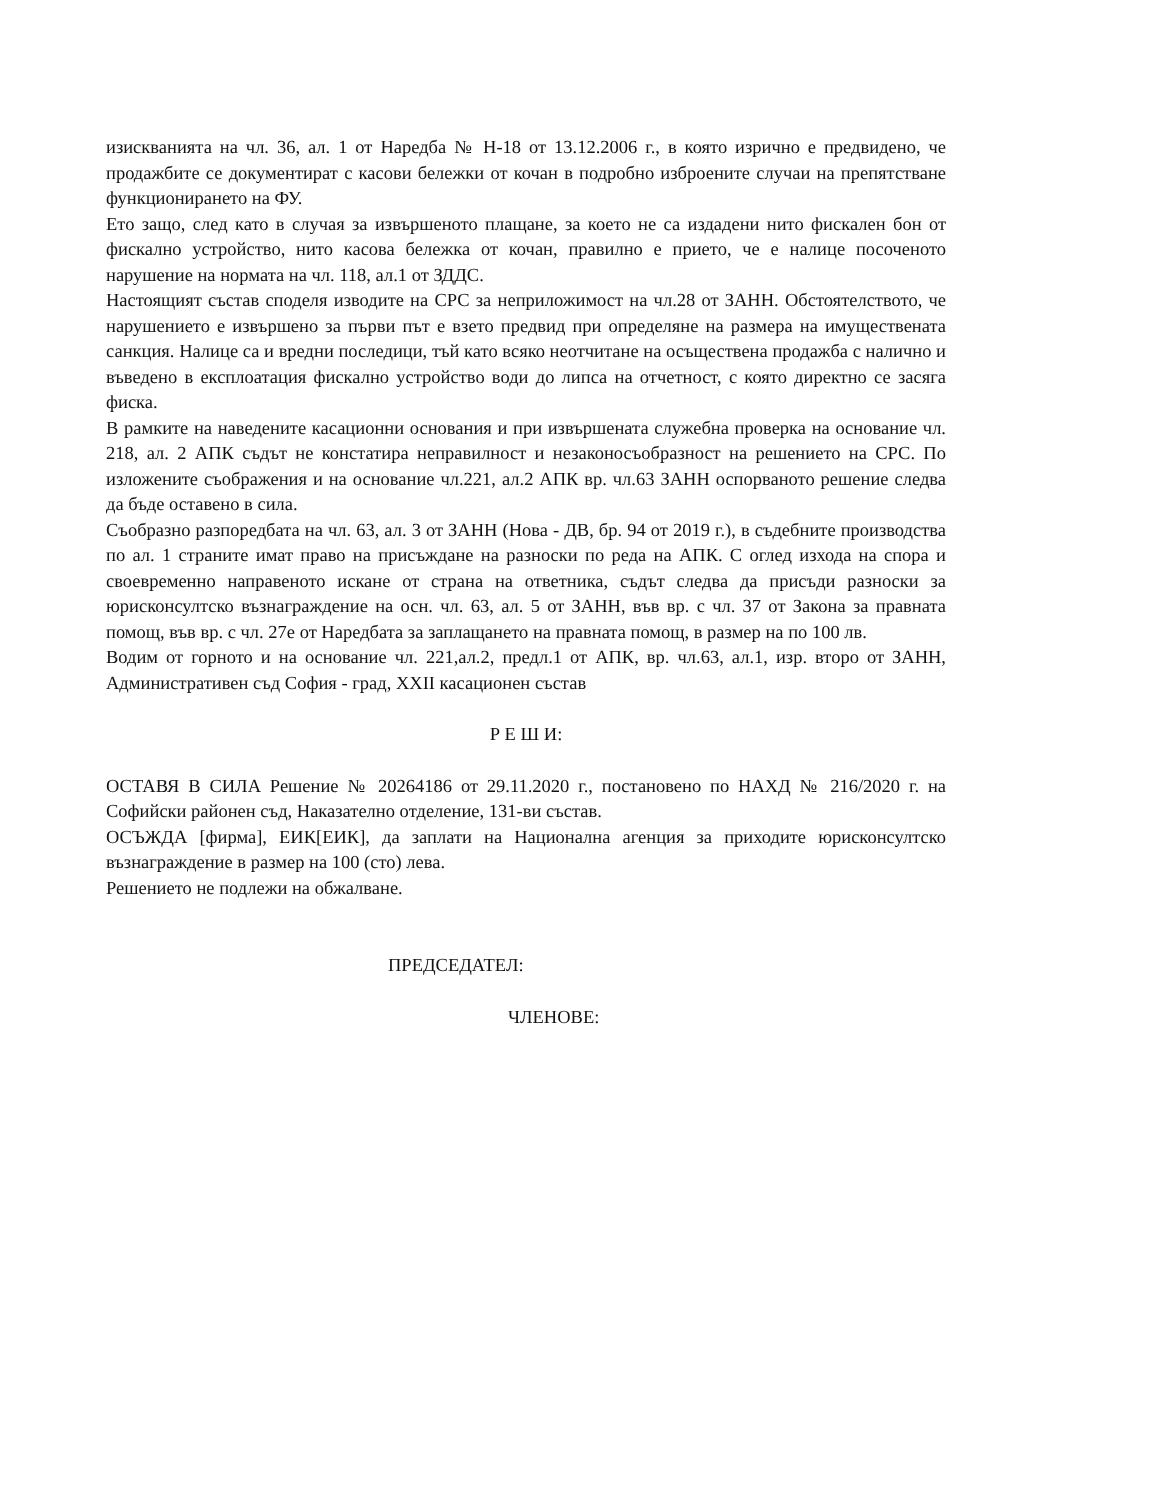изискванията на чл. 36, ал. 1 от Наредба № Н-18 от 13.12.2006 г., в която изрично е предвидено, че продажбите се документират с касови бележки от кочан в подробно изброените случаи на препятстване функционирането на ФУ.
Ето защо, след като в случая за извършеното плащане, за което не са издадени нито фискален бон от фискално устройство, нито касова бележка от кочан, правилно е прието, че е налице посоченото нарушение на нормата на чл. 118, ал.1 от ЗДДС.
Настоящият състав споделя изводите на СРС за неприложимост на чл.28 от ЗАНН. Обстоятелството, че нарушението е извършено за първи път е взето предвид при определяне на размера на имуществената санкция. Налице са и вредни последици, тъй като всяко неотчитане на осъществена продажба с налично и въведено в експлоатация фискално устройство води до липса на отчетност, с която директно се засяга фиска.
В рамките на наведените касационни основания и при извършената служебна проверка на основание чл. 218, ал. 2 АПК съдът не констатира неправилност и незаконосъобразност на решението на СРС. По изложените съображения и на основание чл.221, ал.2 АПК вр. чл.63 ЗАНН оспорваното решение следва да бъде оставено в сила.
Съобразно разпоредбата на чл. 63, ал. 3 от ЗАНН (Нова - ДВ, бр. 94 от 2019 г.), в съдебните производства по ал. 1 страните имат право на присъждане на разноски по реда на АПК. С оглед изхода на спора и своевременно направеното искане от страна на ответника, съдът следва да присъди разноски за юрисконсултско възнаграждение на осн. чл. 63, ал. 5 от ЗАНН, във вр. с чл. 37 от Закона за правната помощ, във вр. с чл. 27е от Наредбата за заплащането на правната помощ, в размер на по 100 лв.
Водим от горното и на основание чл. 221,ал.2, предл.1 от АПК, вр. чл.63, ал.1, изр. второ от ЗАНН, Административен съд София - град, XXII касационен състав
Р Е Ш И:
ОСТАВЯ В СИЛА Решение № 20264186 от 29.11.2020 г., постановено по НАХД № 216/2020 г. на Софийски районен съд, Наказателно отделение, 131-ви състав.
ОСЪЖДА [фирма], ЕИК[ЕИК], да заплати на Национална агенция за приходите юрисконсултско възнаграждение в размер на 100 (сто) лева.
Решението не подлежи на обжалване.
ПРЕДСЕДАТЕЛ:
ЧЛЕНОВЕ: